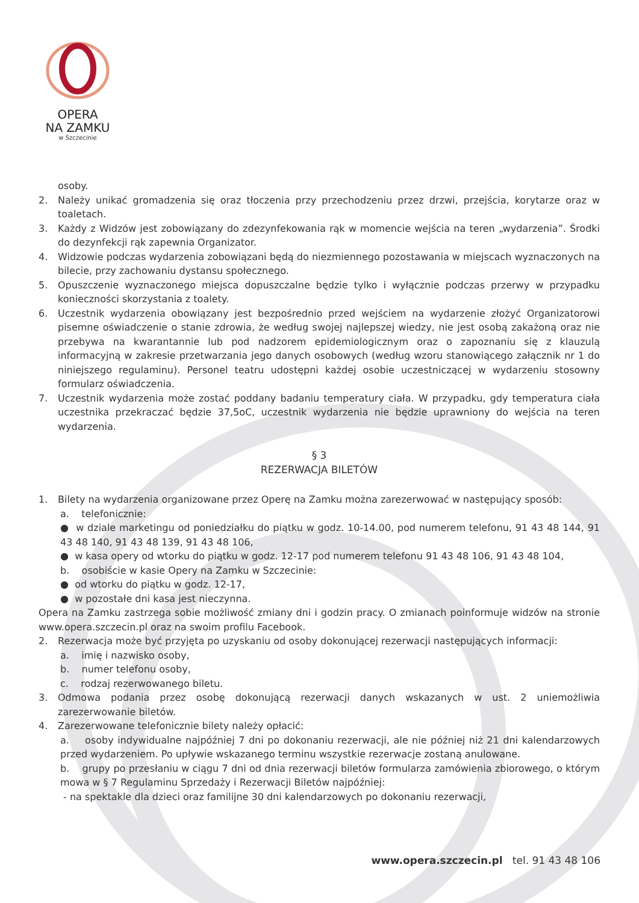OPERA
NA ZAMKU
w Szczecinie
osoby.
2. Należy unikać gromadzenia się oraz tłoczenia przy przechodzeniu przez drzwi, przejścia, korytarze oraz w toaletach.
3. Każdy z Widzów jest zobowiązany do zdezynfekowania rąk w momencie wejścia na teren „wydarzenia”. Środki do dezynfekcji rąk zapewnia Organizator.
4. Widzowie podczas wydarzenia zobowiązani będą do niezmiennego pozostawania w miejscach wyznaczonych na bilecie, przy zachowaniu dystansu społecznego.
5. Opuszczenie wyznaczonego miejsca dopuszczalne będzie tylko i wyłącznie podczas przerwy w przypadku konieczności skorzystania z toalety.
6. Uczestnik wydarzenia obowiązany jest bezpośrednio przed wejściem na wydarzenie złożyć Organizatorowi pisemne oświadczenie o stanie zdrowia, że według swojej najlepszej wiedzy, nie jest osobą zakażoną oraz nie przebywa na kwarantannie lub pod nadzorem epidemiologicznym oraz o zapoznaniu się z klauzulą informacyjną w zakresie przetwarzania jego danych osobowych (według wzoru stanowiącego załącznik nr 1 do niniejszego regulaminu). Personel teatru udostępni każdej osobie uczestniczącej w wydarzeniu stosowny formularz oświadczenia.
7. Uczestnik wydarzenia może zostać poddany badaniu temperatury ciała. W przypadku, gdy temperatura ciała uczestnika przekraczać będzie 37,5oC, uczestnik wydarzenia nie będzie uprawniony do wejścia na teren wydarzenia.
§ 3
REZERWACJA BILETÓW
1. Bilety na wydarzenia organizowane przez Operę na Zamku można zarezerwować w następujący sposób:
a. telefonicznie:
● w dziale marketingu od poniedziałku do piątku w godz. 10-14.00, pod numerem telefonu, 91 43 48 144, 91 43 48 140, 91 43 48 139, 91 43 48 106,
● w kasa opery od wtorku do piątku w godz. 12-17 pod numerem telefonu 91 43 48 106, 91 43 48 104,
b. osobiście w kasie Opery na Zamku w Szczecinie:
● od wtorku do piątku w godz. 12-17,
● w pozostałe dni kasa jest nieczynna.
Opera na Zamku zastrzega sobie możliwość zmiany dni i godzin pracy. O zmianach poinformuje widzów na stronie www.opera.szczecin.pl oraz na swoim profilu Facebook.
2. Rezerwacja może być przyjęta po uzyskaniu od osoby dokonującej rezerwacji następujących informacji:
a. imię i nazwisko osoby,
b. numer telefonu osoby,
c. rodzaj rezerwowanego biletu.
3. Odmowa podania przez osobę dokonującą rezerwacji danych wskazanych w ust. 2 uniemożliwia zarezerwowanie biletów.
4. Zarezerwowane telefonicznie bilety należy opłacić:
a. osoby indywidualne najpóźniej 7 dni po dokonaniu rezerwacji, ale nie później niż 21 dni kalendarzowych przed wydarzeniem. Po upływie wskazanego terminu wszystkie rezerwacje zostaną anulowane.
b. grupy po przesłaniu w ciągu 7 dni od dnia rezerwacji biletów formularza zamówienia zbiorowego, o którym mowa w § 7 Regulaminu Sprzedaży i Rezerwacji Biletów najpóźniej:
- na spektakle dla dzieci oraz familijne 30 dni kalendarzowych po dokonaniu rezerwacji,
www.opera.szczecin.pl tel. 91 43 48 106